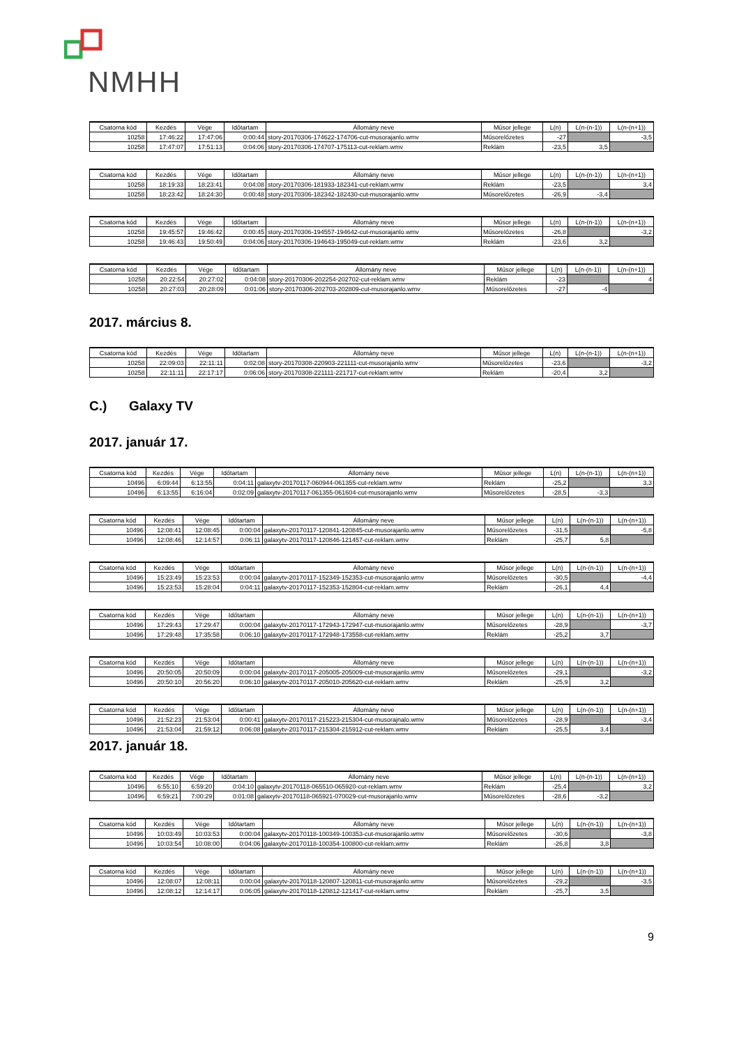NMHH
| Csatorna kód | Kezdés | Vége | Időtartam | Állomány neve | Műsor jellege | L(n) | L(n-(n-1)) | L(n-(n+1)) |
| --- | --- | --- | --- | --- | --- | --- | --- | --- |
| 10258 | 17:46:22 | 17:47:06 | 0:00:44 | story-20170306-174622-174706-cut-musorajanlo.wmv | Műsorelőzetes | -27 | | -3,5 |
| 10258 | 17:47:07 | 17:51:13 | 0:04:06 | story-20170306-174707-175113-cut-reklam.wmv | Reklám | -23,5 | 3,5 | |
| Csatorna kód | Kezdés | Vége | Időtartam | Állomány neve | Műsor jellege | L(n) | L(n-(n-1)) | L(n-(n+1)) |
| --- | --- | --- | --- | --- | --- | --- | --- | --- |
| 10258 | 18:19:33 | 18:23:41 | 0:04:08 | story-20170306-181933-182341-cut-reklam.wmv | Reklám | -23,5 | | 3,4 |
| 10258 | 18:23:42 | 18:24:30 | 0:00:48 | story-20170306-182342-182430-cut-musorajanlo.wmv | Műsorelőzetes | -26,9 | -3,4 | |
| Csatorna kód | Kezdés | Vége | Időtartam | Állomány neve | Műsor jellege | L(n) | L(n-(n-1)) | L(n-(n+1)) |
| --- | --- | --- | --- | --- | --- | --- | --- | --- |
| 10258 | 19:45:57 | 19:46:42 | 0:00:45 | story-20170306-194557-194642-cut-musorajanlo.wmv | Műsorelőzetes | -26,8 | | -3,2 |
| 10258 | 19:46:43 | 19:50:49 | 0:04:06 | story-20170306-194643-195049-cut-reklam.wmv | Reklám | -23,6 | 3,2 | |
| Csatorna kód | Kezdés | Vége | Időtartam | Állomány neve | Műsor jellege | L(n) | L(n-(n-1)) | L(n-(n+1)) |
| --- | --- | --- | --- | --- | --- | --- | --- | --- |
| 10258 | 20:22:54 | 20:27:02 | 0:04:08 | story-20170306-202254-202702-cut-reklam.wmv | Reklám | -23 | | 4 |
| 10258 | 20:27:03 | 20:28:09 | 0:01:06 | story-20170306-202703-202809-cut-musorajanlo.wmv | Műsorelőzetes | -27 | -4 | |
2017. március 8.
| Csatorna kód | Kezdés | Vége | Időtartam | Állomány neve | Műsor jellege | L(n) | L(n-(n-1)) | L(n-(n+1)) |
| --- | --- | --- | --- | --- | --- | --- | --- | --- |
| 10258 | 22:09:03 | 22:11:11 | 0:02:08 | story-20170308-220903-221111-cut-musorajanlo.wmv | Műsorelőzetes | -23,6 | | -3,2 |
| 10258 | 22:11:11 | 22:17:17 | 0:06:06 | story-20170308-221111-221717-cut-reklam.wmv | Reklám | -20,4 | 3,2 | |
C.) Galaxy TV
2017. január 17.
| Csatorna kód | Kezdés | Vége | Időtartam | Állomány neve | Műsor jellege | L(n) | L(n-(n-1)) | L(n-(n+1)) |
| --- | --- | --- | --- | --- | --- | --- | --- | --- |
| 10496 | 6:09:44 | 6:13:55 | 0:04:11 | galaxytv-20170117-060944-061355-cut-reklam.wmv | Reklám | -25,2 | | 3,3 |
| 10496 | 6:13:55 | 6:16:04 | 0:02:09 | galaxytv-20170117-061355-061604-cut-musorajanlo.wmv | Műsorelőzetes | -28,5 | -3,3 | |
| Csatorna kód | Kezdés | Vége | Időtartam | Állomány neve | Műsor jellege | L(n) | L(n-(n-1)) | L(n-(n+1)) |
| --- | --- | --- | --- | --- | --- | --- | --- | --- |
| 10496 | 12:08:41 | 12:08:45 | 0:00:04 | galaxytv-20170117-120841-120845-cut-musorajanlo.wmv | Műsorelőzetes | -31,5 | | -5,8 |
| 10496 | 12:08:46 | 12:14:57 | 0:06:11 | galaxytv-20170117-120846-121457-cut-reklam.wmv | Reklám | -25,7 | 5,8 | |
| Csatorna kód | Kezdés | Vége | Időtartam | Állomány neve | Műsor jellege | L(n) | L(n-(n-1)) | L(n-(n+1)) |
| --- | --- | --- | --- | --- | --- | --- | --- | --- |
| 10496 | 15:23:49 | 15:23:53 | 0:00:04 | galaxytv-20170117-152349-152353-cut-musorajanlo.wmv | Műsorelőzetes | -30,5 | | -4,4 |
| 10496 | 15:23:53 | 15:28:04 | 0:04:11 | galaxytv-20170117-152353-152804-cut-reklam.wmv | Reklám | -26,1 | 4,4 | |
| Csatorna kód | Kezdés | Vége | Időtartam | Állomány neve | Műsor jellege | L(n) | L(n-(n-1)) | L(n-(n+1)) |
| --- | --- | --- | --- | --- | --- | --- | --- | --- |
| 10496 | 17:29:43 | 17:29:47 | 0:00:04 | galaxytv-20170117-172943-172947-cut-musorajanlo.wmv | Műsorelőzetes | -28,9 | | -3,7 |
| 10496 | 17:29:48 | 17:35:58 | 0:06:10 | galaxytv-20170117-172948-173558-cut-reklam.wmv | Reklám | -25,2 | 3,7 | |
| Csatorna kód | Kezdés | Vége | Időtartam | Állomány neve | Műsor jellege | L(n) | L(n-(n-1)) | L(n-(n+1)) |
| --- | --- | --- | --- | --- | --- | --- | --- | --- |
| 10496 | 20:50:05 | 20:50:09 | 0:00:04 | galaxytv-20170117-205005-205009-cut-musorajanlo.wmv | Műsorelőzetes | -29,1 | | -3,2 |
| 10496 | 20:50:10 | 20:56:20 | 0:06:10 | galaxytv-20170117-205010-205620-cut-reklam.wmv | Reklám | -25,9 | 3,2 | |
| Csatorna kód | Kezdés | Vége | Időtartam | Állomány neve | Műsor jellege | L(n) | L(n-(n-1)) | L(n-(n+1)) |
| --- | --- | --- | --- | --- | --- | --- | --- | --- |
| 10496 | 21:52:23 | 21:53:04 | 0:00:41 | galaxytv-20170117-215223-215304-cut-musorajnalo.wmv | Műsorelőzetes | -28,9 | | -3,4 |
| 10496 | 21:53:04 | 21:59:12 | 0:06:08 | galaxytv-20170117-215304-215912-cut-reklam.wmv | Reklám | -25,5 | 3,4 | |
2017. január 18.
| Csatorna kód | Kezdés | Vége | Időtartam | Állomány neve | Műsor jellege | L(n) | L(n-(n-1)) | L(n-(n+1)) |
| --- | --- | --- | --- | --- | --- | --- | --- | --- |
| 10496 | 6:55:10 | 6:59:20 | 0:04:10 | galaxytv-20170118-065510-065920-cut-reklam.wmv | Reklám | -25,4 | | 3,2 |
| 10496 | 6:59:21 | 7:00:29 | 0:01:08 | galaxytv-20170118-065921-070029-cut-musorajanlo.wmv | Műsorelőzetes | -28,6 | -3,2 | |
| Csatorna kód | Kezdés | Vége | Időtartam | Állomány neve | Műsor jellege | L(n) | L(n-(n-1)) | L(n-(n+1)) |
| --- | --- | --- | --- | --- | --- | --- | --- | --- |
| 10496 | 10:03:49 | 10:03:53 | 0:00:04 | galaxytv-20170118-100349-100353-cut-musorajanlo.wmv | Műsorelőzetes | -30,6 | | -3,8 |
| 10496 | 10:03:54 | 10:08:00 | 0:04:06 | galaxytv-20170118-100354-100800-cut-reklam.wmv | Reklám | -26,8 | 3,8 | |
| Csatorna kód | Kezdés | Vége | Időtartam | Állomány neve | Műsor jellege | L(n) | L(n-(n-1)) | L(n-(n+1)) |
| --- | --- | --- | --- | --- | --- | --- | --- | --- |
| 10496 | 12:08:07 | 12:08:11 | 0:00:04 | galaxytv-20170118-120807-120811-cut-musorajanlo.wmv | Műsorelőzetes | -29,2 | | -3,5 |
| 10496 | 12:08:12 | 12:14:17 | 0:06:05 | galaxytv-20170118-120812-121417-cut-reklam.wmv | Reklám | -25,7 | 3,5 | |
9